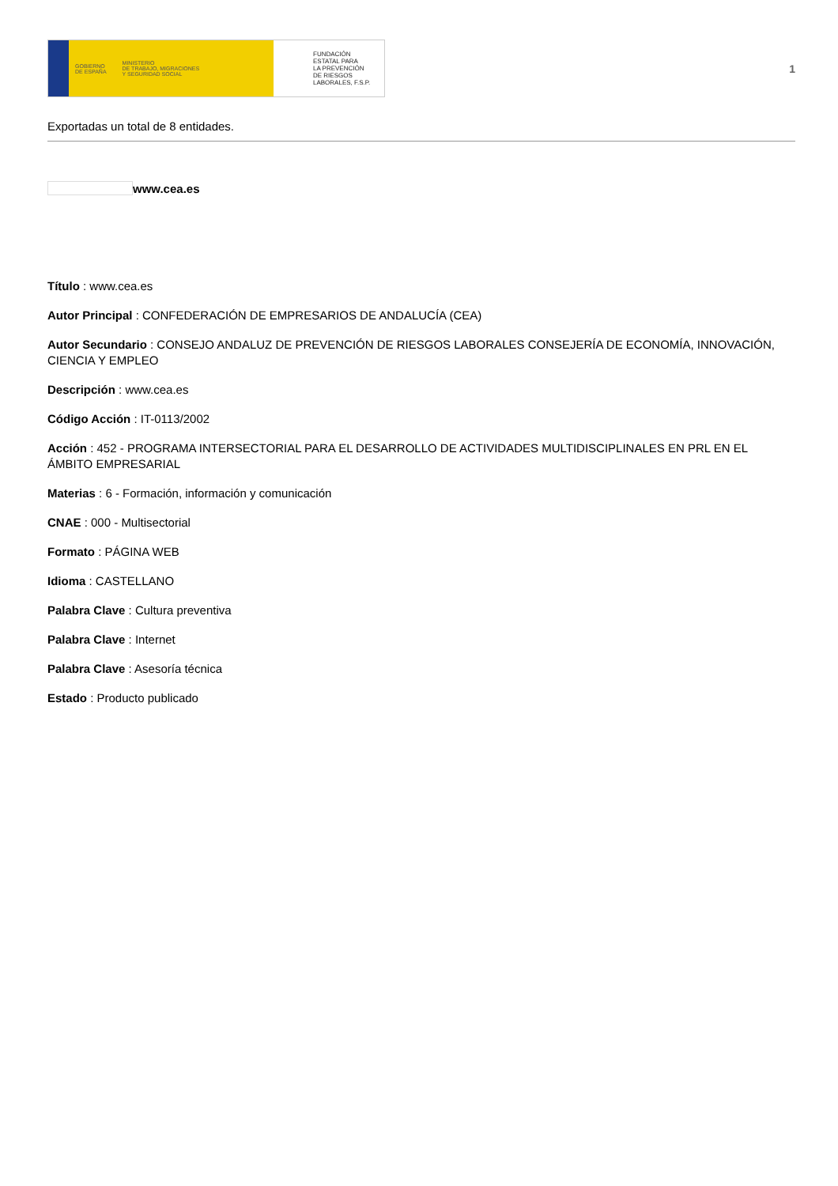GOBIERNO
DE ESPAÑA MINISTERIO
DE TRABAJO, MIGRACIONES
Y SEGURIDAD SOCIAL
FUNDACIÓN
ESTATAL PARA
LA PREVENCIÓN
DE RIESGOS
LABORALES, F.S.P.
1
Exportadas un total de 8 entidades.
www.cea.es
Título : www.cea.es
Autor Principal : CONFEDERACIÓN DE EMPRESARIOS DE ANDALUCÍA (CEA)
Autor Secundario : CONSEJO ANDALUZ DE PREVENCIÓN DE RIESGOS LABORALES CONSEJERÍA DE ECONOMÍA, INNOVACIÓN, CIENCIA Y EMPLEO
Descripción : www.cea.es
Código Acción : IT-0113/2002
Acción : 452 - PROGRAMA INTERSECTORIAL PARA EL DESARROLLO DE ACTIVIDADES MULTIDISCIPLINALES EN PRL EN EL ÁMBITO EMPRESARIAL
Materias : 6 - Formación, información y comunicación
CNAE : 000 - Multisectorial
Formato : PÁGINA WEB
Idioma : CASTELLANO
Palabra Clave : Cultura preventiva
Palabra Clave : Internet
Palabra Clave : Asesoría técnica
Estado : Producto publicado